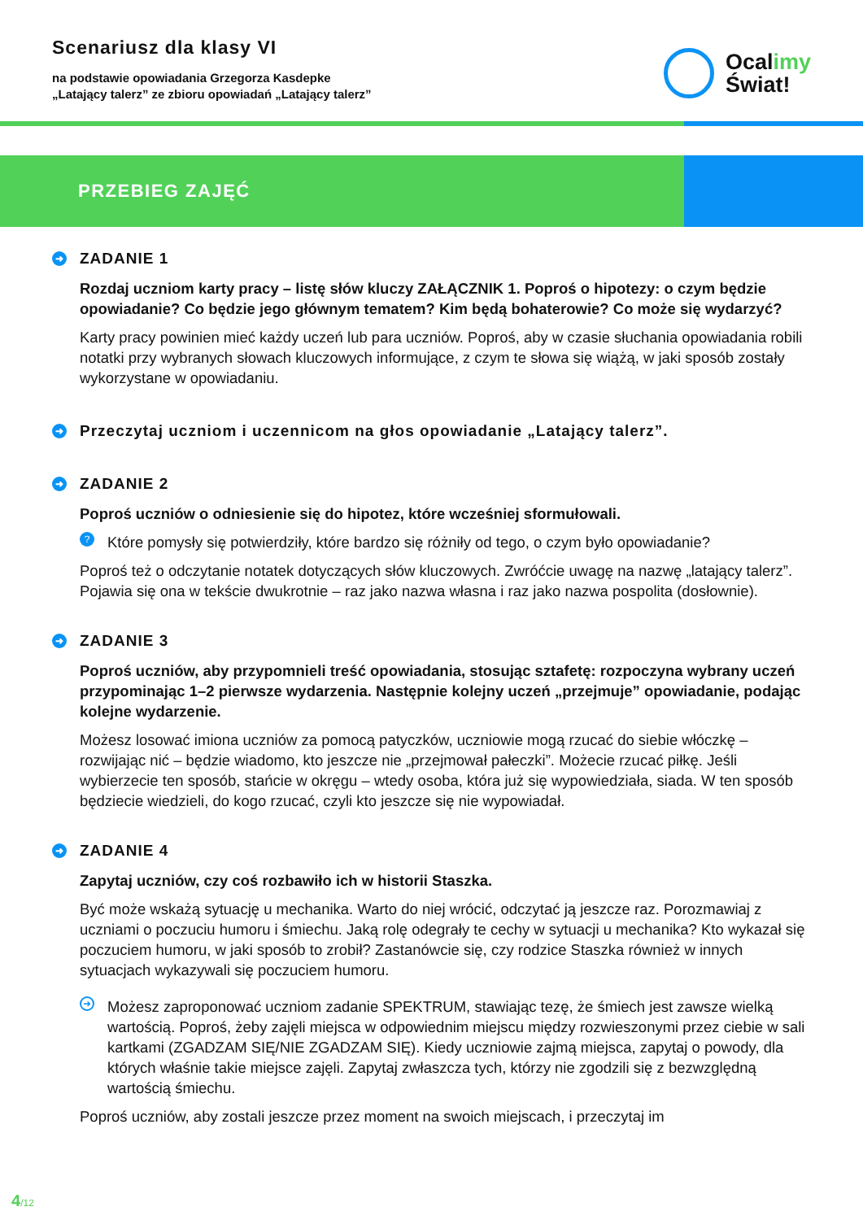Scenariusz dla klasy VI
na podstawie opowiadania Grzegorza Kasdepke
„Latający talerz” ze zbioru opowiadań „Latający talerz”
Ocalimy
Świat!
PRZEBIEG ZAJĘĆ
➜ ZADANIE 1
Rozdaj uczniom karty pracy – listę słów kluczy ZAŁĄCZNIK 1. Poproś o hipotezy: o czym będzie opowiadanie? Co będzie jego głównym tematem? Kim będą bohaterowie? Co może się wydarzyć?
Karty pracy powinien mieć każdy uczeń lub para uczniów. Poproś, aby w czasie słuchania opowiadania robili notatki przy wybranych słowach kluczowych informujące, z czym te słowa się wiążą, w jaki sposób zostały wykorzystane w opowiadaniu.
➜ Przeczytaj uczniom i uczennicom na głos opowiadanie „Latający talerz”.
➜ ZADANIE 2
Poproś uczniów o odniesienie się do hipotez, które wcześniej sformułowali.
? Które pomysły się potwierdziły, które bardzo się różniły od tego, o czym było opowiadanie?
Poproś też o odczytanie notatek dotyczących słów kluczowych. Zwróćcie uwagę na nazwę „latający talerz”. Pojawia się ona w tekście dwukrotnie – raz jako nazwa własna i raz jako nazwa pospolita (dosłownie).
➜ ZADANIE 3
Poproś uczniów, aby przypomnieli treść opowiadania, stosując sztafetę: rozpoczyna wybrany uczeń przypominając 1–2 pierwsze wydarzenia. Następnie kolejny uczeń „przejmuje” opowiadanie, podając kolejne wydarzenie.
Możesz losować imiona uczniów za pomocą patyczków, uczniowie mogą rzucać do siebie włóczkę – rozwijając nić – będzie wiadomo, kto jeszcze nie „przejmował pałeczki”. Możecie rzucać piłkę. Jeśli wybierzecie ten sposób, stańcie w okręgu – wtedy osoba, która już się wypowiedziała, siada. W ten sposób będziecie wiedzieli, do kogo rzucać, czyli kto jeszcze się nie wypowiadał.
➜ ZADANIE 4
Zapytaj uczniów, czy coś rozbawiło ich w historii Staszka.
Być może wskażą sytuację u mechanika. Warto do niej wrócić, odczytać ją jeszcze raz. Porozmawiaj z uczniami o poczuciu humoru i śmiechu. Jaką rolę odegrały te cechy w sytuacji u mechanika? Kto wykazał się poczuciem humoru, w jaki sposób to zrobił? Zastanówcie się, czy rodzice Staszka również w innych sytuacjach wykazywali się poczuciem humoru.
➜ Możesz zaproponować uczniom zadanie SPEKTRUM, stawiając tezę, że śmiech jest zawsze wielką wartością. Poproś, żeby zajęli miejsca w odpowiednim miejscu między rozwieszonymi przez ciebie w sali kartkami (ZGADZAM SIĘ/NIE ZGADZAM SIĘ). Kiedy uczniowie zajmą miejsca, zapytaj o powody, dla których właśnie takie miejsce zajęli. Zapytaj zwłaszcza tych, którzy nie zgodzili się z bezwzględną wartością śmiechu.
Poproś uczniów, aby zostali jeszcze przez moment na swoich miejscach, i przeczytaj im
4/12